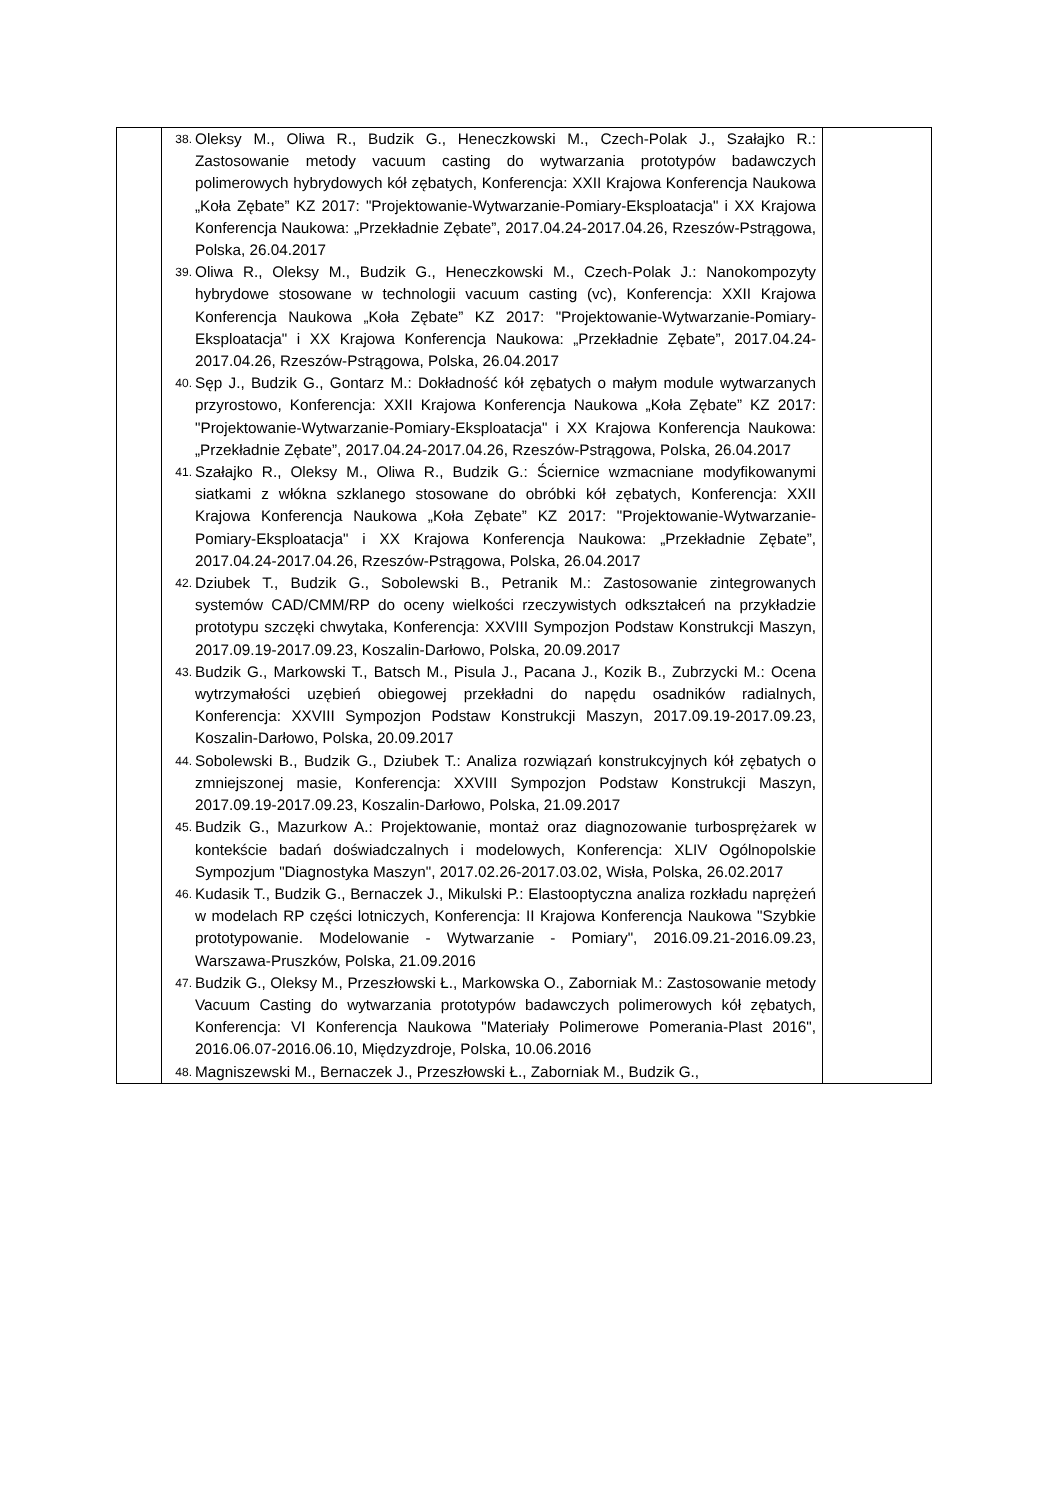| | 38. Oleksy M., Oliwa R., Budzik G., Heneczkowski M., Czech-Polak J., Szałajko R.: Zastosowanie metody vacuum casting do wytwarzania prototypów badawczych polimerowych hybrydowych kół zębatych, Konferencja: XXII Krajowa Konferencja Naukowa „Koła Zębate” KZ 2017: "Projektowanie-Wytwarzanie-Pomiary-Eksploatacja" i XX Krajowa Konferencja Naukowa: „Przekładnie Zębate”, 2017.04.24-2017.04.26, Rzeszów-Pstrągowa, Polska, 26.04.2017 39. Oliwa R., Oleksy M., Budzik G., Heneczkowski M., Czech-Polak J.: Nanokompozyty hybrydowe stosowane w technologii vacuum casting (vc), Konferencja: XXII Krajowa Konferencja Naukowa „Koła Zębate” KZ 2017: "Projektowanie-Wytwarzanie-Pomiary-Eksploatacja" i XX Krajowa Konferencja Naukowa: „Przekładnie Zębate”, 2017.04.24-2017.04.26, Rzeszów-Pstrągowa, Polska, 26.04.2017 40. Sęp J., Budzik G., Gontarz M.: Dokładność kół zębatych o małym module wytwarzanych przyrostowo, Konferencja: XXII Krajowa Konferencja Naukowa „Koła Zębate” KZ 2017: "Projektowanie-Wytwarzanie-Pomiary-Eksploatacja" i XX Krajowa Konferencja Naukowa: „Przekładnie Zębate”, 2017.04.24-2017.04.26, Rzeszów-Pstrągowa, Polska, 26.04.2017 41. Szałajko R., Oleksy M., Oliwa R., Budzik G.: Ściernice wzmacniane modyfikowanymi siatkami z włókna szklanego stosowane do obróbki kół zębatych, Konferencja: XXII Krajowa Konferencja Naukowa „Koła Zębate” KZ 2017: "Projektowanie-Wytwarzanie-Pomiary-Eksploatacja" i XX Krajowa Konferencja Naukowa: „Przekładnie Zębate”, 2017.04.24-2017.04.26, Rzeszów-Pstrągowa, Polska, 26.04.2017 42. Dziubek T., Budzik G., Sobolewski B., Petranik M.: Zastosowanie zintegrowanych systemów CAD/CMM/RP do oceny wielkości rzeczywistych odkształceń na przykładzie prototypu szczęki chwytaka, Konferencja: XXVIII Sympozjon Podstaw Konstrukcji Maszyn, 2017.09.19-2017.09.23, Koszalin-Darłowo, Polska, 20.09.2017 43. Budzik G., Markowski T., Batsch M., Pisula J., Pacana J., Kozik B., Zubrzycki M.: Ocena wytrzymałości uzębień obiegowej przekładni do napędu osadników radialnych, Konferencja: XXVIII Sympozjon Podstaw Konstrukcji Maszyn, 2017.09.19-2017.09.23, Koszalin-Darłowo, Polska, 20.09.2017 44. Sobolewski B., Budzik G., Dziubek T.: Analiza rozwiązań konstrukcyjnych kół zębatych o zmniejszonej masie, Konferencja: XXVIII Sympozjon Podstaw Konstrukcji Maszyn, 2017.09.19-2017.09.23, Koszalin-Darłowo, Polska, 21.09.2017 45. Budzik G., Mazurkow A.: Projektowanie, montaż oraz diagnozowanie turbosprężarek w kontekście badań doświadczalnych i modelowych, Konferencja: XLIV Ogólnopolskie Sympozjum "Diagnostyka Maszyn", 2017.02.26-2017.03.02, Wisła, Polska, 26.02.2017 46. Kudasik T., Budzik G., Bernaczek J., Mikulski P.: Elastooptyczna analiza rozkładu naprężeń w modelach RP części lotniczych, Konferencja: II Krajowa Konferencja Naukowa "Szybkie prototypowanie. Modelowanie - Wytwarzanie - Pomiary", 2016.09.21-2016.09.23, Warszawa-Pruszków, Polska, 21.09.2016 47. Budzik G., Oleksy M., Przeszłowski Ł., Markowska O., Zaborniak M.: Zastosowanie metody Vacuum Casting do wytwarzania prototypów badawczych polimerowych kół zębatych, Konferencja: VI Konferencja Naukowa "Materiały Polimerowe Pomerania-Plast 2016", 2016.06.07-2016.06.10, Międzyzdroje, Polska, 10.06.2016 48. Magniszewski M., Bernaczek J., Przeszłowski Ł., Zaborniak M., Budzik G., | |